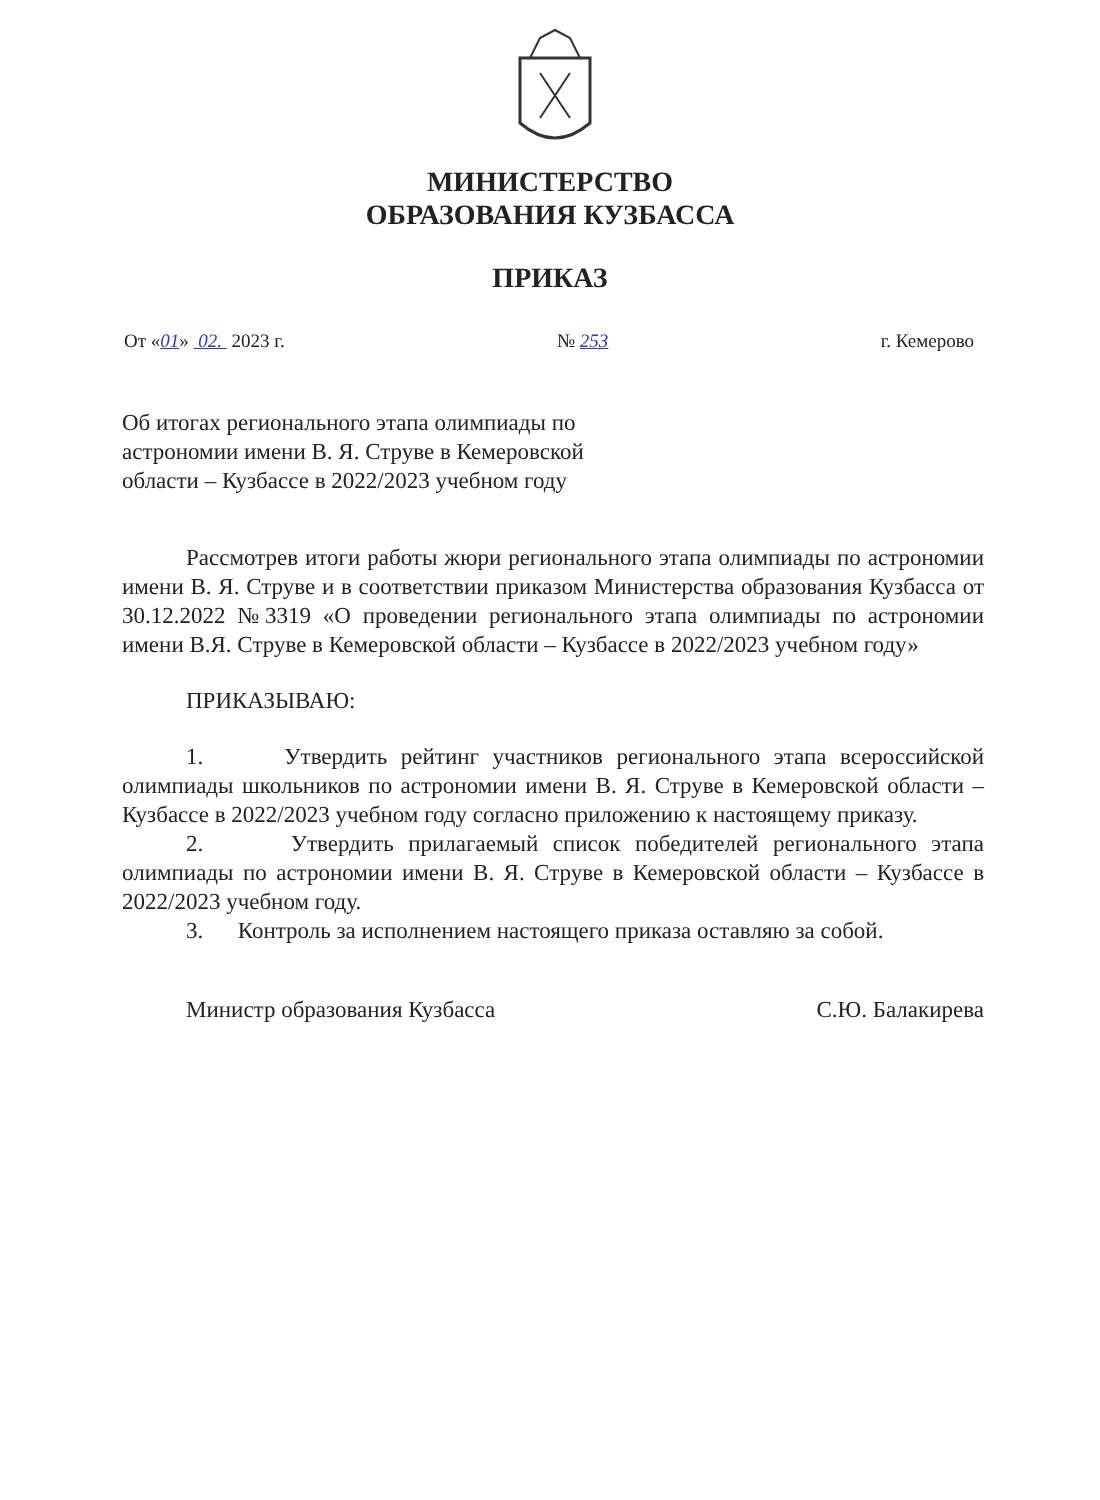МИНИСТЕРСТВО
ОБРАЗОВАНИЯ КУЗБАССА
ПРИКАЗ
От «01» 02. 2023 г. № 253 г. Кемерово
Об итогах регионального этапа олимпиады по астрономии имени В. Я. Струве в Кемеровской области – Кузбассе в 2022/2023 учебном году
Рассмотрев итоги работы жюри регионального этапа олимпиады по астрономии имени В. Я. Струве и в соответствии приказом Министерства образования Кузбасса от 30.12.2022 №3319 «О проведении регионального этапа олимпиады по астрономии имени В.Я. Струве в Кемеровской области – Кузбассе в 2022/2023 учебном году»
ПРИКАЗЫВАЮ:
1. Утвердить рейтинг участников регионального этапа всероссийской олимпиады школьников по астрономии имени В. Я. Струве в Кемеровской области – Кузбассе в 2022/2023 учебном году согласно приложению к настоящему приказу.
2. Утвердить прилагаемый список победителей регионального этапа олимпиады по астрономии имени В. Я. Струве в Кемеровской области – Кузбассе в 2022/2023 учебном году.
3. Контроль за исполнением настоящего приказа оставляю за собой.
Министр образования Кузбасса С.Ю. Балакирева